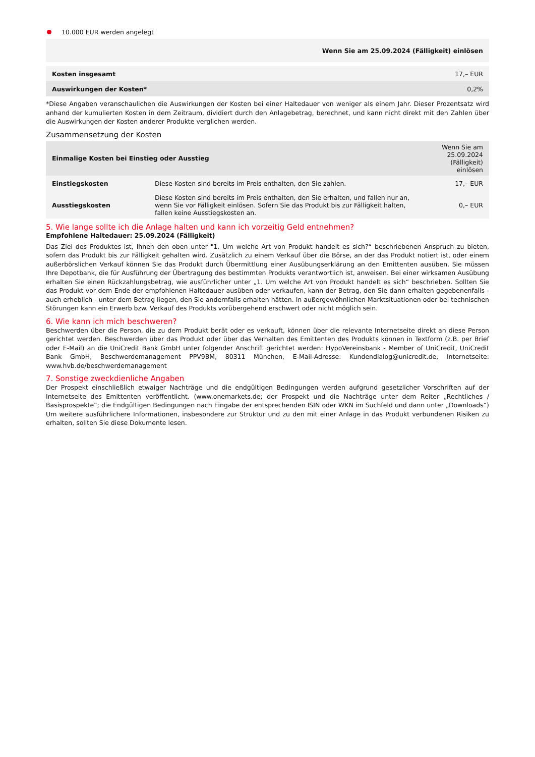10.000 EUR werden angelegt
| | Wenn Sie am 25.09.2024 (Fälligkeit) einlösen |
| --- | --- |
| Kosten insgesamt | 17,– EUR |
| Auswirkungen der Kosten* | 0,2% |
*Diese Angaben veranschaulichen die Auswirkungen der Kosten bei einer Haltedauer von weniger als einem Jahr. Dieser Prozentsatz wird anhand der kumulierten Kosten in dem Zeitraum, dividiert durch den Anlagebetrag, berechnet, und kann nicht direkt mit den Zahlen über die Auswirkungen der Kosten anderer Produkte verglichen werden.
Zusammensetzung der Kosten
| Einmalige Kosten bei Einstieg oder Ausstieg | | Wenn Sie am 25.09.2024 (Fälligkeit) einlösen |
| --- | --- | --- |
| Einstiegskosten | Diese Kosten sind bereits im Preis enthalten, den Sie zahlen. | 17,– EUR |
| Ausstiegskosten | Diese Kosten sind bereits im Preis enthalten, den Sie erhalten, und fallen nur an, wenn Sie vor Fälligkeit einlösen. Sofern Sie das Produkt bis zur Fälligkeit halten, fallen keine Ausstiegskosten an. | 0,– EUR |
5. Wie lange sollte ich die Anlage halten und kann ich vorzeitig Geld entnehmen?
Empfohlene Haltedauer: 25.09.2024 (Fälligkeit)
Das Ziel des Produktes ist, Ihnen den oben unter "1. Um welche Art von Produkt handelt es sich?“ beschriebenen Anspruch zu bieten, sofern das Produkt bis zur Fälligkeit gehalten wird. Zusätzlich zu einem Verkauf über die Börse, an der das Produkt notiert ist, oder einem außerbörslichen Verkauf können Sie das Produkt durch Übermittlung einer Ausübungserklärung an den Emittenten ausüben. Sie müssen Ihre Depotbank, die für Ausführung der Übertragung des bestimmten Produkts verantwortlich ist, anweisen. Bei einer wirksamen Ausübung erhalten Sie einen Rückzahlungsbetrag, wie ausführlicher unter „1. Um welche Art von Produkt handelt es sich“ beschrieben. Sollten Sie das Produkt vor dem Ende der empfohlenen Haltedauer ausüben oder verkaufen, kann der Betrag, den Sie dann erhalten gegebenenfalls - auch erheblich - unter dem Betrag liegen, den Sie andernfalls erhalten hätten. In außergewöhnlichen Marktsituationen oder bei technischen Störungen kann ein Erwerb bzw. Verkauf des Produkts vorübergehend erschwert oder nicht möglich sein.
6. Wie kann ich mich beschweren?
Beschwerden über die Person, die zu dem Produkt berät oder es verkauft, können über die relevante Internetseite direkt an diese Person gerichtet werden. Beschwerden über das Produkt oder über das Verhalten des Emittenten des Produkts können in Textform (z.B. per Brief oder E-Mail) an die UniCredit Bank GmbH unter folgender Anschrift gerichtet werden: HypoVereinsbank - Member of UniCredit, UniCredit Bank GmbH, Beschwerdemanagement PPV9BM, 80311 München, E-Mail-Adresse: Kundendialog@unicredit.de, Internetseite: www.hvb.de/beschwerdemanagement
7. Sonstige zweckdienliche Angaben
Der Prospekt einschließlich etwaiger Nachträge und die endgültigen Bedingungen werden aufgrund gesetzlicher Vorschriften auf der Internetseite des Emittenten veröffentlicht. (www.onemarkets.de; der Prospekt und die Nachträge unter dem Reiter „Rechtliches / Basisprospekte“; die Endgültigen Bedingungen nach Eingabe der entsprechenden ISIN oder WKN im Suchfeld und dann unter „Downloads“) Um weitere ausführlichere Informationen, insbesondere zur Struktur und zu den mit einer Anlage in das Produkt verbundenen Risiken zu erhalten, sollten Sie diese Dokumente lesen.